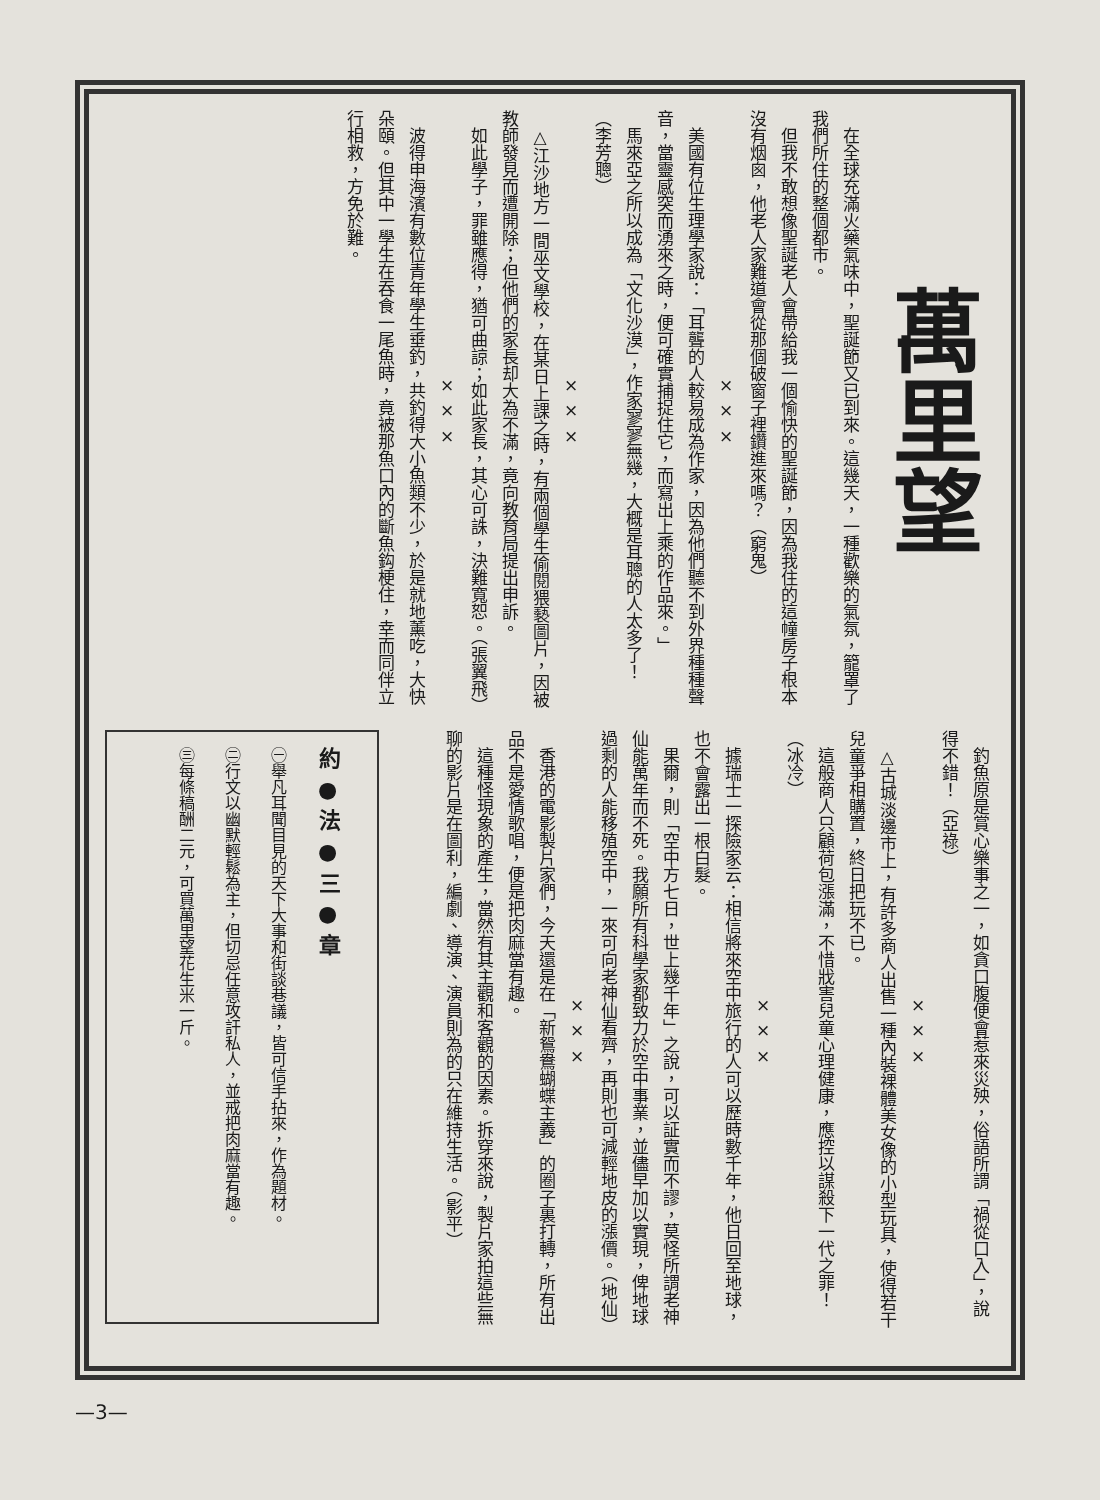萬里望
　在全球充滿火藥氣味中，聖誕節又已到來。這幾天，一種歡樂的氣氛，籠罩了我們所住的整個都市。
　但我不敢想像聖誕老人會帶給我一個愉快的聖誕節，因為我住的這幢房子根本沒有烟囪，他老人家難道會從那個破窗子裡鑽進來嗎？（窮鬼）
× × ×
　美國有位生理學家說：「耳聾的人較易成為作家，因為他們聽不到外界種種聲音，當靈感突而湧來之時，便可確實捕捉住它，而寫出上乘的作品來。」
　馬來亞之所以成為「文化沙漠」，作家寥寥無幾，大概是耳聰的人太多了！（李芳聰）
× × ×
　△江沙地方一間巫文學校，在某日上課之時，有兩個學生偷閱猥褻圖片，因被教師發見而遭開除；但他們的家長却大為不滿，竟向教育局提出申訴。
　如此學子，罪雖應得，猶可曲諒；如此家長，其心可誅，決難寬恕。（張翼飛）
× × ×
　波得申海濱有數位青年學生垂釣，共釣得大小魚類不少，於是就地薰吃，大快朵頤。但其中一學生在吞食一尾魚時，竟被那魚口內的斷魚鈎梗住，幸而同伴立行相救，方免於難。
　釣魚原是賞心樂事之一，如貪口腹便會惹來災殃，俗語所謂「禍從口入」，說得不錯！（亞祿）
× × ×
　△古城淡邊市上，有許多商人出售一種內裝裸體美女像的小型玩具，使得若干兒童爭相購置，終日把玩不已。
　這般商人只顧荷包漲滿，不惜戕害兒童心理健康，應控以謀殺下一代之罪！（冰冷）
× × ×
　據瑞士一探險家云：相信將來空中旅行的人可以歷時數千年，他日回至地球，也不會露出一根白髮。
　果爾，則「空中方七日，世上幾千年」之說，可以証實而不謬，莫怪所謂老神仙能萬年而不死。我願所有科學家都致力於空中事業，並儘早加以實現，俾地球過剩的人能移殖空中，一來可向老神仙看齊，再則也可減輕地皮的漲價。（地仙）
× × ×
　香港的電影製片家們，今天還是在「新鴛鴦蝴蝶主義」的圈子裏打轉，所有出品不是愛情歌唱，便是把肉麻當有趣。
　這種怪現象的產生，當然有其主觀和客觀的因素。拆穿來說，製片家拍這些無聊的影片是在圖利，編劇、導演、演員則為的只在維持生活。（影平）
約 ● 法 ● 三 ● 章
㊀舉凡耳聞目見的天下大事和街談巷議，皆可信手拈來，作為題材。
㊁行文以幽默輕鬆為主，但切忌任意攻訐私人，並戒把肉麻當有趣。
㊂每條稿酬二元，可買萬里望花生米一斤。
—3—